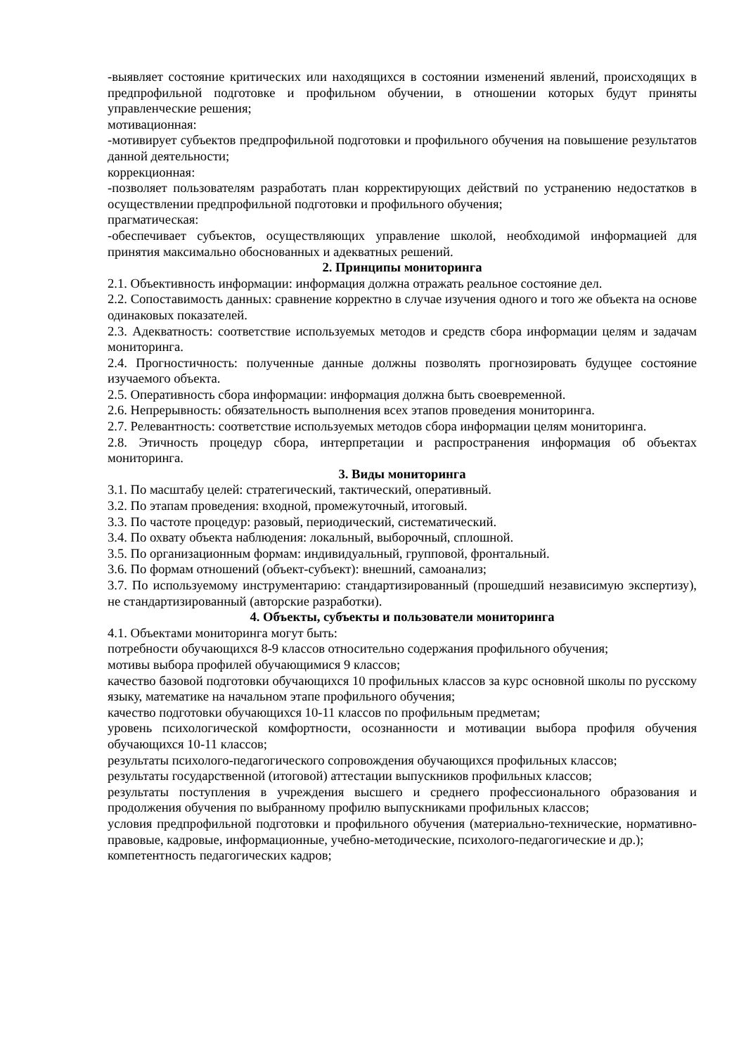-выявляет состояние критических или находящихся в состоянии изменений явлений, происходящих в предпрофильной подготовке и профильном обучении, в отношении которых будут приняты управленческие решения;
мотивационная:
-мотивирует субъектов предпрофильной подготовки и профильного обучения на повышение результатов данной деятельности;
коррекционная:
-позволяет пользователям разработать план корректирующих действий по устранению недостатков в осуществлении предпрофильной подготовки и профильного обучения;
прагматическая:
-обеспечивает субъектов, осуществляющих управление школой, необходимой информацией для принятия максимально обоснованных и адекватных решений.
2. Принципы мониторинга
2.1. Объективность информации: информация должна отражать реальное состояние дел.
2.2. Сопоставимость данных: сравнение корректно в случае изучения одного и того же объекта на основе одинаковых показателей.
2.3. Адекватность: соответствие используемых методов и средств сбора информации целям и задачам мониторинга.
2.4. Прогностичность: полученные данные должны позволять прогнозировать будущее состояние изучаемого объекта.
2.5. Оперативность сбора информации: информация должна быть своевременной.
2.6. Непрерывность: обязательность выполнения всех этапов проведения мониторинга.
2.7. Релевантность: соответствие используемых методов сбора информации целям мониторинга.
2.8. Этичность процедур сбора, интерпретации и распространения информация об объектах мониторинга.
3. Виды мониторинга
3.1. По масштабу целей: стратегический, тактический, оперативный.
3.2. По этапам проведения: входной, промежуточный, итоговый.
3.3. По частоте процедур: разовый, периодический, систематический.
3.4. По охвату объекта наблюдения: локальный, выборочный, сплошной.
3.5. По организационным формам: индивидуальный, групповой, фронтальный.
3.6. По формам отношений (объект-субъект): внешний, самоанализ;
3.7. По используемому инструментарию: стандартизированный (прошедший независимую экспертизу), не стандартизированный (авторские разработки).
4. Объекты, субъекты и пользователи мониторинга
4.1. Объектами мониторинга могут быть:
потребности обучающихся 8-9 классов относительно содержания профильного обучения;
мотивы выбора профилей обучающимися 9 классов;
качество базовой подготовки обучающихся 10 профильных классов за курс основной школы по русскому языку, математике на начальном этапе профильного обучения;
качество подготовки обучающихся 10-11 классов по профильным предметам;
уровень психологической комфортности, осознанности и мотивации выбора профиля обучения обучающихся 10-11 классов;
результаты психолого-педагогического сопровождения обучающихся профильных классов;
результаты государственной (итоговой) аттестации выпускников профильных классов;
результаты поступления в учреждения высшего и среднего профессионального образования и продолжения обучения по выбранному профилю выпускниками профильных классов;
условия предпрофильной подготовки и профильного обучения (материально-технические, нормативно-правовые, кадровые, информационные, учебно-методические, психолого-педагогические и др.);
компетентность педагогических кадров;